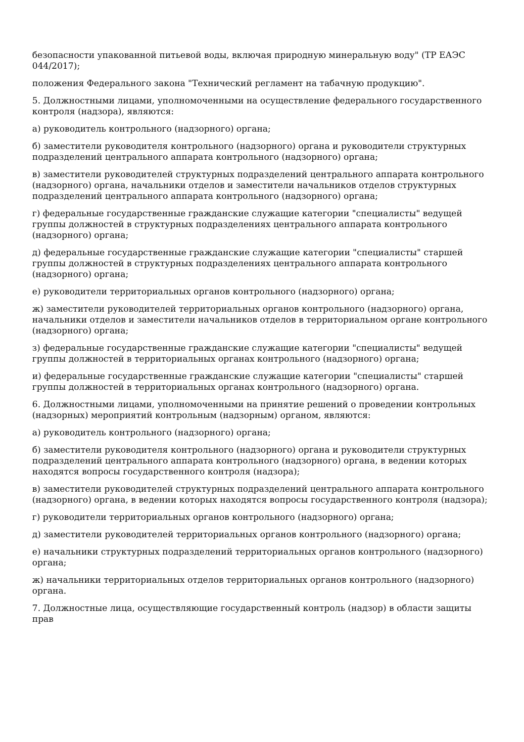безопасности упакованной питьевой воды, включая природную минеральную воду" (ТР ЕАЭС 044/2017);
положения Федерального закона "Технический регламент на табачную продукцию".
5. Должностными лицами, уполномоченными на осуществление федерального государственного контроля (надзора), являются:
а) руководитель контрольного (надзорного) органа;
б) заместители руководителя контрольного (надзорного) органа и руководители структурных подразделений центрального аппарата контрольного (надзорного) органа;
в) заместители руководителей структурных подразделений центрального аппарата контрольного (надзорного) органа, начальники отделов и заместители начальников отделов структурных подразделений центрального аппарата контрольного (надзорного) органа;
г) федеральные государственные гражданские служащие категории "специалисты" ведущей группы должностей в структурных подразделениях центрального аппарата контрольного (надзорного) органа;
д) федеральные государственные гражданские служащие категории "специалисты" старшей группы должностей в структурных подразделениях центрального аппарата контрольного (надзорного) органа;
е) руководители территориальных органов контрольного (надзорного) органа;
ж) заместители руководителей территориальных органов контрольного (надзорного) органа, начальники отделов и заместители начальников отделов в территориальном органе контрольного (надзорного) органа;
з) федеральные государственные гражданские служащие категории "специалисты" ведущей группы должностей в территориальных органах контрольного (надзорного) органа;
и) федеральные государственные гражданские служащие категории "специалисты" старшей группы должностей в территориальных органах контрольного (надзорного) органа.
6. Должностными лицами, уполномоченными на принятие решений о проведении контрольных (надзорных) мероприятий контрольным (надзорным) органом, являются:
а) руководитель контрольного (надзорного) органа;
б) заместители руководителя контрольного (надзорного) органа и руководители структурных подразделений центрального аппарата контрольного (надзорного) органа, в ведении которых находятся вопросы государственного контроля (надзора);
в) заместители руководителей структурных подразделений центрального аппарата контрольного (надзорного) органа, в ведении которых находятся вопросы государственного контроля (надзора);
г) руководители территориальных органов контрольного (надзорного) органа;
д) заместители руководителей территориальных органов контрольного (надзорного) органа;
е) начальники структурных подразделений территориальных органов контрольного (надзорного) органа;
ж) начальники территориальных отделов территориальных органов контрольного (надзорного) органа.
7. Должностные лица, осуществляющие государственный контроль (надзор) в области защиты прав